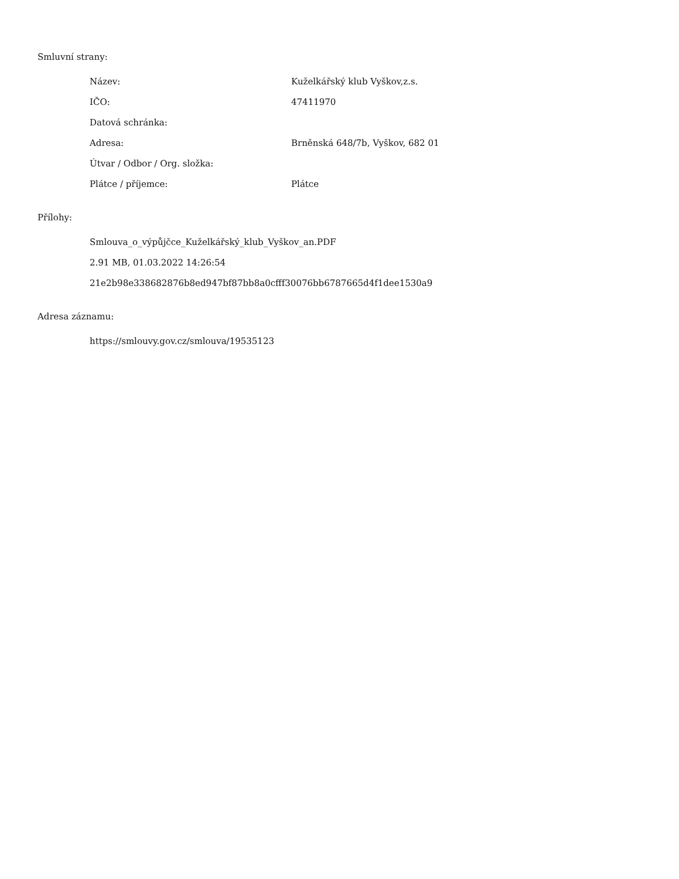Smluvní strany:
| Název: | Kuželkářský klub Vyškov,z.s. |
| IČO: | 47411970 |
| Datová schránka: | |
| Adresa: | Brněnská 648/7b, Vyškov, 682 01 |
| Útvar / Odbor / Org. složka: | |
| Plátce / příjemce: | Plátce |
Přílohy:
Smlouva_o_výpůjčce_Kuželkářský_klub_Vyškov_an.PDF
2.91 MB, 01.03.2022 14:26:54
21e2b98e338682876b8ed947bf87bb8a0cfff30076bb6787665d4f1dee1530a9
Adresa záznamu:
https://smlouvy.gov.cz/smlouva/19535123